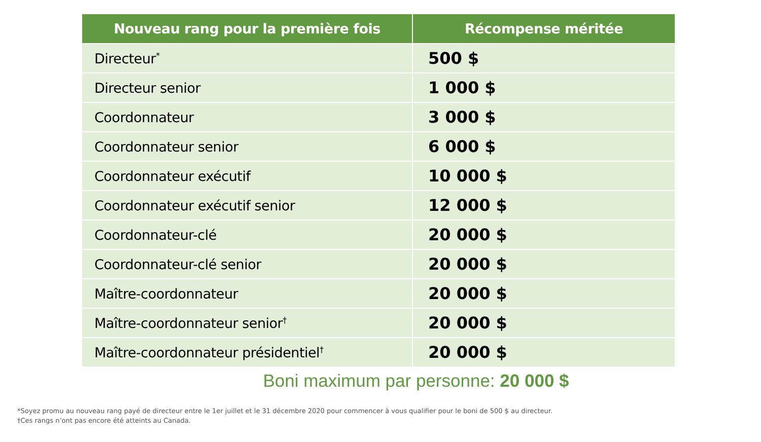| Nouveau rang pour la première fois | Récompense méritée |
| --- | --- |
| Directeur<sup>*</sup> | 500 $ |
| Directeur senior | 1 000 $ |
| Coordonnateur | 3 000 $ |
| Coordonnateur senior | 6 000 $ |
| Coordonnateur exécutif | 10 000 $ |
| Coordonnateur exécutif senior | 12 000 $ |
| Coordonnateur-clé | 20 000 $ |
| Coordonnateur-clé senior | 20 000 $ |
| Maître-coordonnateur | 20 000 $ |
| Maître-coordonnateur senior<sup>†</sup> | 20 000 $ |
| Maître-coordonnateur présidentiel<sup>†</sup> | 20 000 $ |
Boni maximum par personne: 20 000 $
*Soyez promu au nouveau rang payé de directeur entre le 1er juillet et le 31 décembre 2020 pour commencer à vous qualifier pour le boni de 500 $ au directeur.
†Ces rangs n’ont pas encore été atteints au Canada.